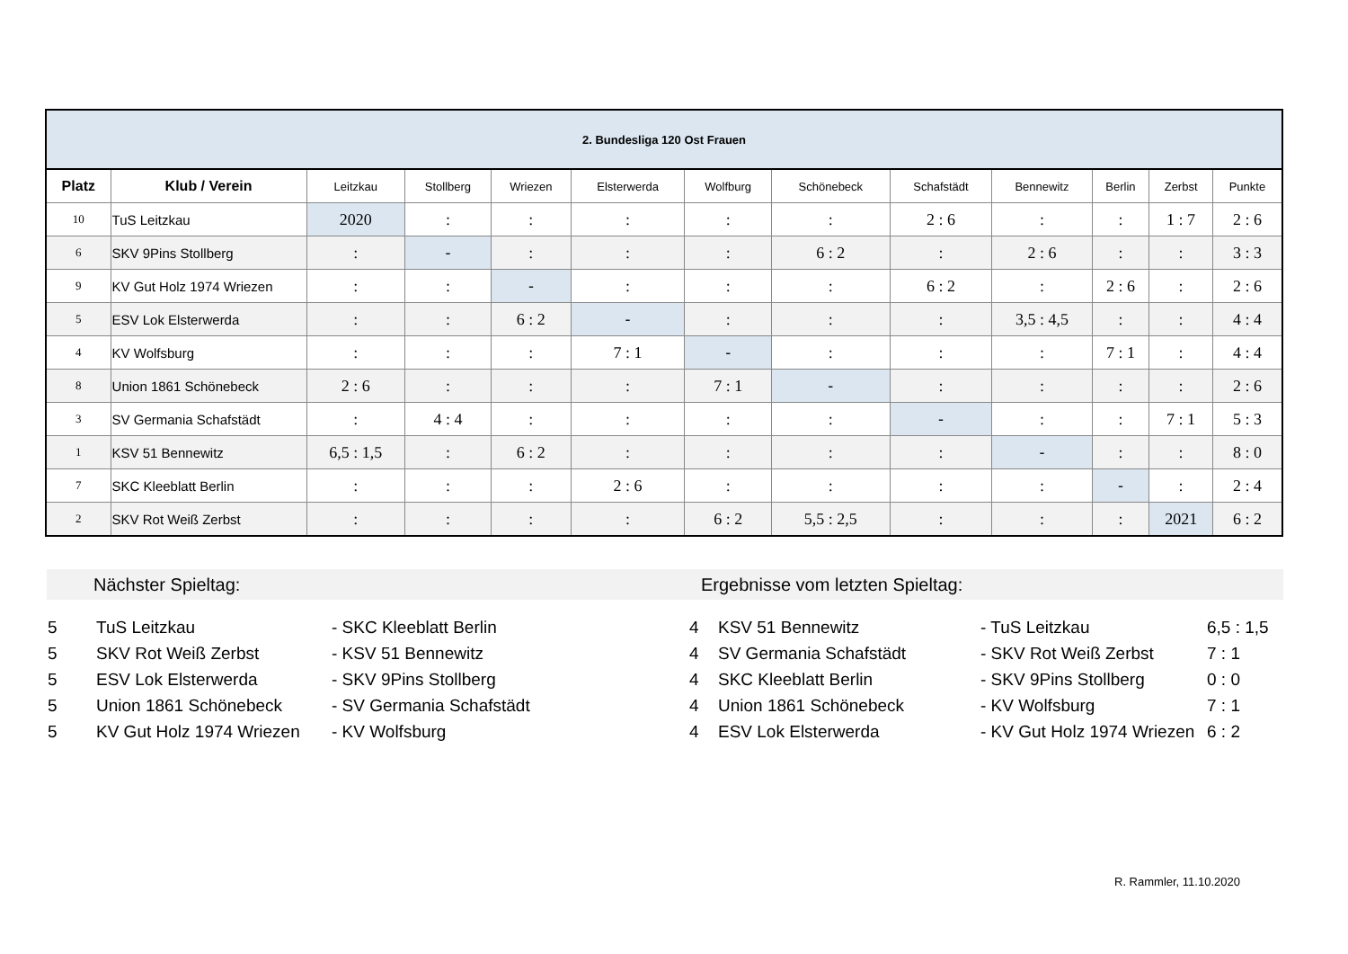| 2. Bundesliga 120 Ost Frauen | | | | | | | | | | | | |
| --- | --- | --- | --- | --- | --- | --- | --- | --- | --- | --- | --- | --- |
| Platz | Klub / Verein | Leitzkau | Stollberg | Wriezen | Elsterwerda | Wolfburg | Schönebeck | Schafstädt | Bennewitz | Berlin | Zerbst | Punkte |
| 10 | TuS Leitzkau | 2020 | : | : | : | : | : | 2 : 6 | : | : | 1 : 7 | 2 : 6 |
| 6 | SKV 9Pins Stollberg | : | - | : | : | : | 6 : 2 | : | 2 : 6 | : | : | 3 : 3 |
| 9 | KV Gut Holz 1974 Wriezen | : | : | - | : | : | : | 6 : 2 | : | 2 : 6 | : | 2 : 6 |
| 5 | ESV Lok Elsterwerda | : | : | 6 : 2 | - | : | : | : | 3,5 : 4,5 | : | : | 4 : 4 |
| 4 | KV Wolfsburg | : | : | : | 7 : 1 | - | : | : | : | 7 : 1 | : | 4 : 4 |
| 8 | Union 1861 Schönebeck | 2 : 6 | : | : | : | 7 : 1 | - | : | : | : | : | 2 : 6 |
| 3 | SV Germania Schafstädt | : | 4 : 4 | : | : | : | : | - | : | : | 7 : 1 | 5 : 3 |
| 1 | KSV 51 Bennewitz | 6,5 : 1,5 | : | 6 : 2 | : | : | : | : | - | : | : | 8 : 0 |
| 7 | SKC Kleeblatt Berlin | : | : | : | 2 : 6 | : | : | : | : | - | : | 2 : 4 |
| 2 | SKV Rot Weiß Zerbst | : | : | : | : | 6 : 2 | 5,5 : 2,5 | : | : | : | 2021 | 6 : 2 |
Nächster Spieltag: Ergebnisse vom letzten Spieltag:
| 5 | TuS Leitzkau | - SKC Kleeblatt Berlin | 4 | KSV 51 Bennewitz | - TuS Leitzkau | 6,5 : 1,5 |
| 5 | SKV Rot Weiß Zerbst | - KSV 51 Bennewitz | 4 | SV Germania Schafstädt | - SKV Rot Weiß Zerbst | 7 : 1 |
| 5 | ESV Lok Elsterwerda | - SKV 9Pins Stollberg | 4 | SKC Kleeblatt Berlin | - SKV 9Pins Stollberg | 0 : 0 |
| 5 | Union 1861 Schönebeck | - SV Germania Schafstädt | 4 | Union 1861 Schönebeck | - KV Wolfsburg | 7 : 1 |
| 5 | KV Gut Holz 1974 Wriezen | - KV Wolfsburg | 4 | ESV Lok Elsterwerda | - KV Gut Holz 1974 Wriezen | 6 : 2 |
R. Rammler, 11.10.2020